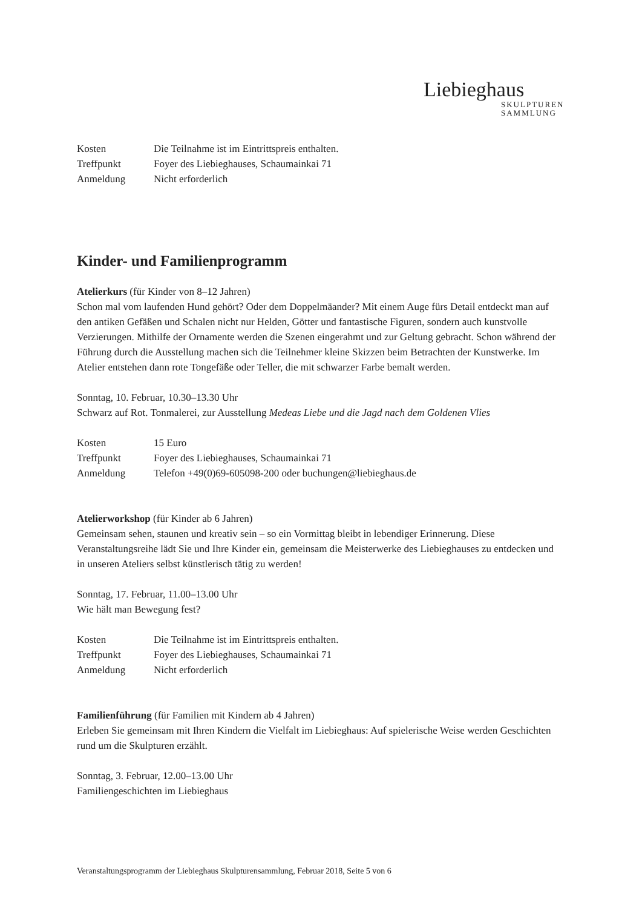Liebieghaus
SKULPTUREN
SAMMLUNG
| Kosten | Die Teilnahme ist im Eintrittspreis enthalten. |
| Treffpunkt | Foyer des Liebieghauses, Schaumainkai 71 |
| Anmeldung | Nicht erforderlich |
Kinder- und Familienprogramm
Atelierkurs (für Kinder von 8–12 Jahren)
Schon mal vom laufenden Hund gehört? Oder dem Doppelmäander? Mit einem Auge fürs Detail entdeckt man auf den antiken Gefäßen und Schalen nicht nur Helden, Götter und fantastische Figuren, sondern auch kunstvolle Verzierungen. Mithilfe der Ornamente werden die Szenen eingerahmt und zur Geltung gebracht. Schon während der Führung durch die Ausstellung machen sich die Teilnehmer kleine Skizzen beim Betrachten der Kunstwerke. Im Atelier entstehen dann rote Tongefäße oder Teller, die mit schwarzer Farbe bemalt werden.
Sonntag, 10. Februar, 10.30–13.30 Uhr
Schwarz auf Rot. Tonmalerei, zur Ausstellung Medeas Liebe und die Jagd nach dem Goldenen Vlies
| Kosten | 15 Euro |
| Treffpunkt | Foyer des Liebieghauses, Schaumainkai 71 |
| Anmeldung | Telefon +49(0)69-605098-200 oder buchungen@liebieghaus.de |
Atelierworkshop (für Kinder ab 6 Jahren)
Gemeinsam sehen, staunen und kreativ sein – so ein Vormittag bleibt in lebendiger Erinnerung. Diese Veranstaltungsreihe lädt Sie und Ihre Kinder ein, gemeinsam die Meisterwerke des Liebieghauses zu entdecken und in unseren Ateliers selbst künstlerisch tätig zu werden!
Sonntag, 17. Februar, 11.00–13.00 Uhr
Wie hält man Bewegung fest?
| Kosten | Die Teilnahme ist im Eintrittspreis enthalten. |
| Treffpunkt | Foyer des Liebieghauses, Schaumainkai 71 |
| Anmeldung | Nicht erforderlich |
Familienführung (für Familien mit Kindern ab 4 Jahren)
Erleben Sie gemeinsam mit Ihren Kindern die Vielfalt im Liebieghaus: Auf spielerische Weise werden Geschichten rund um die Skulpturen erzählt.
Sonntag, 3. Februar, 12.00–13.00 Uhr
Familiengeschichten im Liebieghaus
Veranstaltungsprogramm der Liebieghaus Skulpturensammlung, Februar 2018, Seite 5 von 6